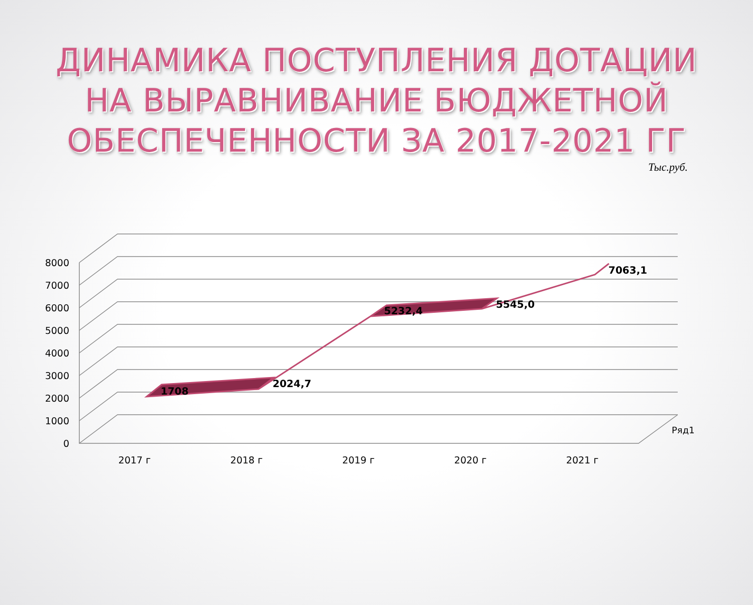ДИНАМИКА ПОСТУПЛЕНИЯ ДОТАЦИИ
НА ВЫРАВНИВАНИЕ БЮДЖЕТНОЙ
ОБЕСПЕЧЕННОСТИ ЗА 2017-2021 ГГ
Тыс.руб.
1708
2024,7
5232,4
5545,0
7063,1
8000
7000
6000
5000
4000
3000
2000
1000
0
2017 г
2018 г
2019 г
2020 г
2021 г
Ряд1